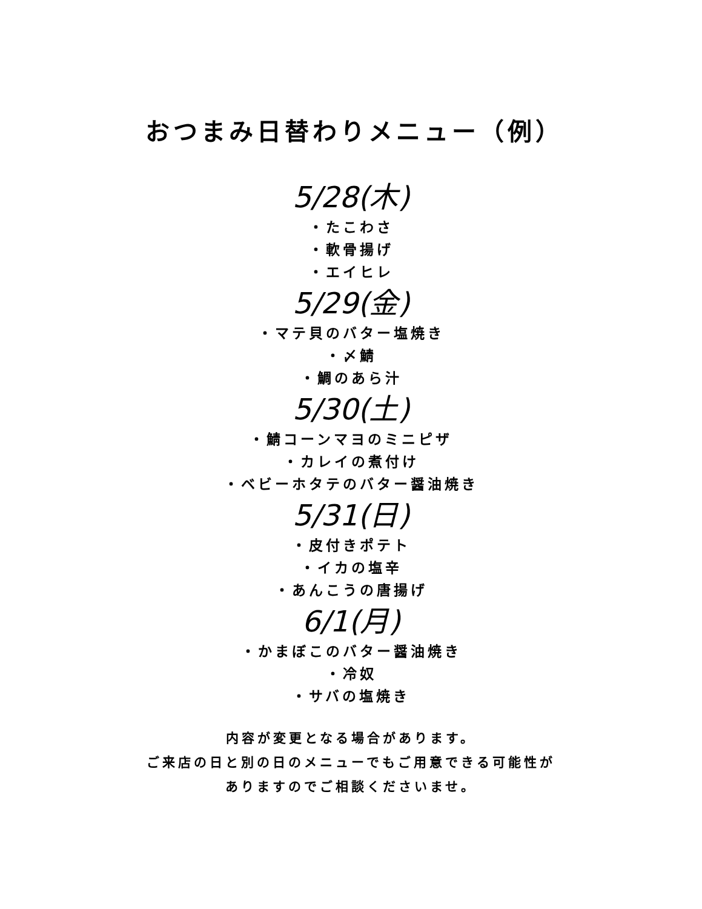おつまみ日替わりメニュー（例）
5/28(木)
・たこわさ
・軟骨揚げ
・エイヒレ
5/29(金)
・マテ貝のバター塩焼き
・〆鯖
・鯛のあら汁
5/30(土)
・鯖コーンマヨのミニピザ
・カレイの煮付け
・ベビーホタテのバター醤油焼き
5/31(日)
・皮付きポテト
・イカの塩辛
・あんこうの唐揚げ
6/1(月)
・かまぼこのバター醤油焼き
・冷奴
・サバの塩焼き
内容が変更となる場合があります。
ご来店の日と別の日のメニューでもご用意できる可能性が
ありますのでご相談くださいませ。